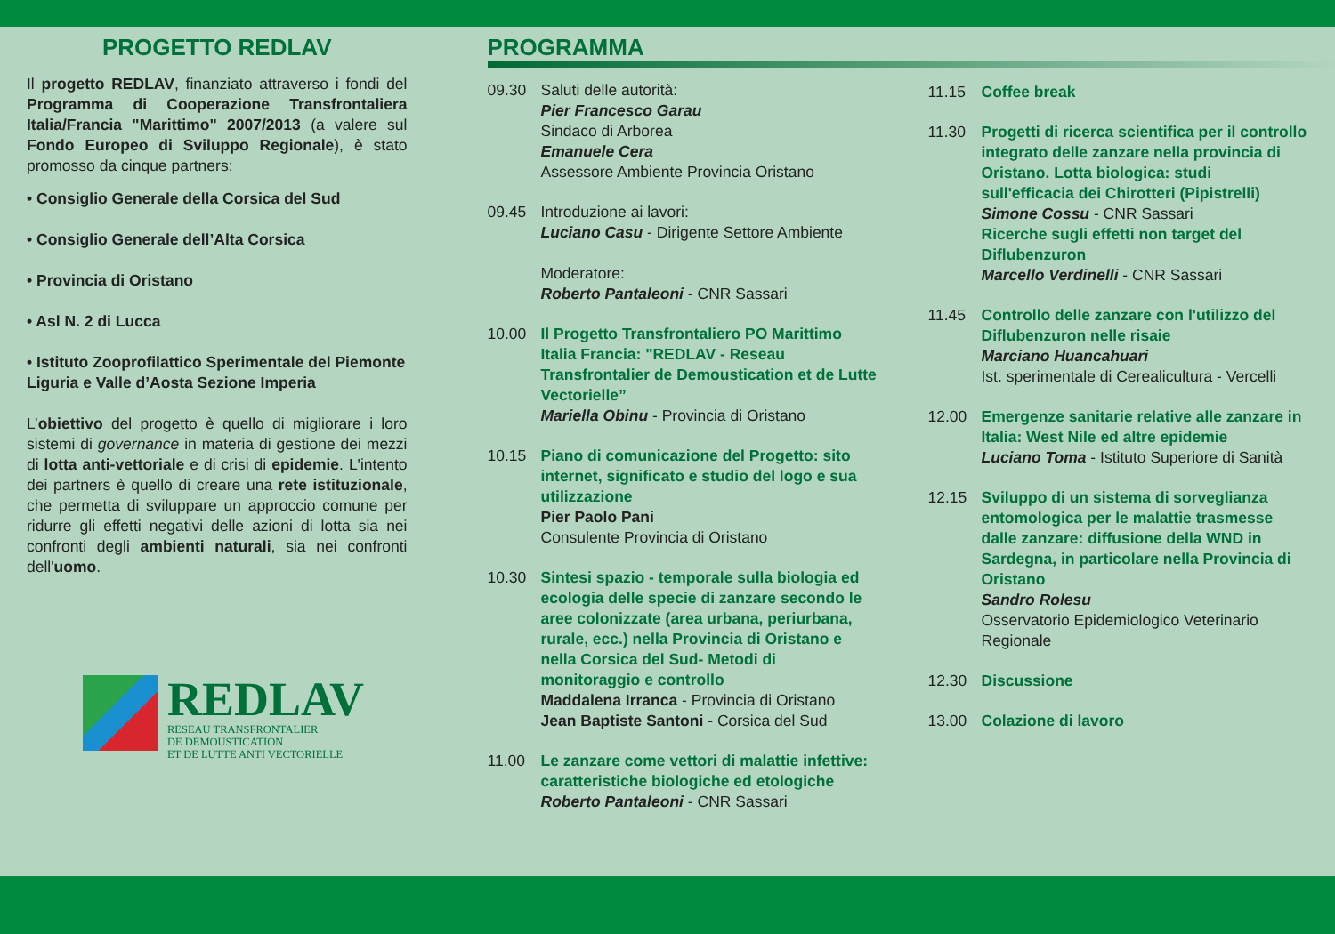PROGETTO REDLAV
Il progetto REDLAV, finanziato attraverso i fondi del Programma di Cooperazione Transfrontaliera Italia/Francia "Marittimo" 2007/2013 (a valere sul Fondo Europeo di Sviluppo Regionale), è stato promosso da cinque partners:
• Consiglio Generale della Corsica del Sud
• Consiglio Generale dell’Alta Corsica
• Provincia di Oristano
• Asl N. 2 di Lucca
• Istituto Zooprofilattico Sperimentale del Piemonte Liguria e Valle d’Aosta Sezione Imperia
L’obiettivo del progetto è quello di migliorare i loro sistemi di governance in materia di gestione dei mezzi di lotta anti-vettoriale e di crisi di epidemie. L'intento dei partners è quello di creare una rete istituzionale, che permetta di sviluppare un approccio comune per ridurre gli effetti negativi delle azioni di lotta sia nei confronti degli ambienti naturali, sia nei confronti dell'uomo.
REDLAV
RESEAU TRANSFRONTALIER
DE DEMOUSTICATION
ET DE LUTTE ANTI VECTORIELLE
PROGRAMMA
09.30 Saluti delle autorità:
Pier Francesco Garau
Sindaco di Arborea
Emanuele Cera
Assessore Ambiente Provincia Oristano
09.45 Introduzione ai lavori:
Luciano Casu - Dirigente Settore Ambiente
Moderatore:
Roberto Pantaleoni - CNR Sassari
10.00 Il Progetto Transfrontaliero PO Marittimo Italia Francia: "REDLAV - Reseau Transfrontalier de Demoustication et de Lutte Vectorielle”
Mariella Obinu - Provincia di Oristano
10.15 Piano di comunicazione del Progetto: sito internet, significato e studio del logo e sua utilizzazione
Pier Paolo Pani
Consulente Provincia di Oristano
10.30 Sintesi spazio - temporale sulla biologia ed ecologia delle specie di zanzare secondo le aree colonizzate (area urbana, periurbana, rurale, ecc.) nella Provincia di Oristano e nella Corsica del Sud- Metodi di monitoraggio e controllo
Maddalena Irranca - Provincia di Oristano
Jean Baptiste Santoni - Corsica del Sud
11.00 Le zanzare come vettori di malattie infettive: caratteristiche biologiche ed etologiche
Roberto Pantaleoni - CNR Sassari
11.15 Coffee break
11.30 Progetti di ricerca scientifica per il controllo integrato delle zanzare nella provincia di Oristano. Lotta biologica: studi sull'efficacia dei Chirotteri (Pipistrelli)
Simone Cossu - CNR Sassari
Ricerche sugli effetti non target del Diflubenzuron
Marcello Verdinelli - CNR Sassari
11.45 Controllo delle zanzare con l'utilizzo del Diflubenzuron nelle risaie
Marciano Huancahuari
Ist. sperimentale di Cerealicultura - Vercelli
12.00 Emergenze sanitarie relative alle zanzare in Italia: West Nile ed altre epidemie
Luciano Toma - Istituto Superiore di Sanità
12.15 Sviluppo di un sistema di sorveglianza entomologica per le malattie trasmesse dalle zanzare: diffusione della WND in Sardegna, in particolare nella Provincia di Oristano
Sandro Rolesu
Osservatorio Epidemiologico Veterinario Regionale
12.30 Discussione
13.00 Colazione di lavoro